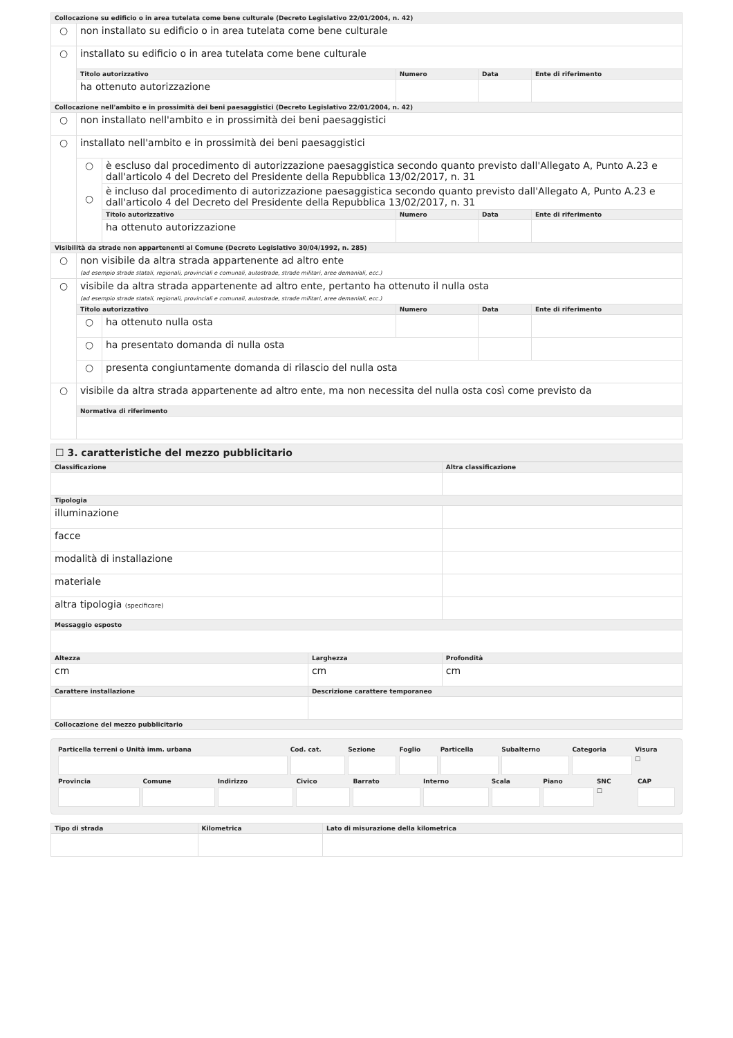| Collocazione su edificio o in area tutelata come bene culturale (Decreto Legislativo 22/01/2004, n. 42) | | | | | |
| ○ | non installato su edificio o in area tutelata come bene culturale | | | | |
| ○ | installato su edificio o in area tutelata come bene culturale | | | | |
| | Titolo autorizzativo | | Numero | Data | Ente di riferimento |
| | ha ottenuto autorizzazione | | | | |
| Collocazione nell'ambito e in prossimità dei beni paesaggistici (Decreto Legislativo 22/01/2004, n. 42) | | | | | |
| ○ | non installato nell'ambito e in prossimità dei beni paesaggistici | | | | |
| ○ | installato nell'ambito e in prossimità dei beni paesaggistici | | | | |
| | ○ ○ | è escluso dal procedimento di autorizzazione paesaggistica secondo quanto previsto dall'Allegato A, Punto A.23 e dall'articolo 4 del Decreto del Presidente della Repubblica 13/02/2017, n. 31 | | | |
| | | è incluso dal procedimento di autorizzazione paesaggistica secondo quanto previsto dall'Allegato A, Punto A.23 e dall'articolo 4 del Decreto del Presidente della Repubblica 13/02/2017, n. 31 | | | |
| | | Titolo autorizzativo | Numero | Data | Ente di riferimento |
| | | ha ottenuto autorizzazione | | | |
| Visibilità da strade non appartenenti al Comune (Decreto Legislativo 30/04/1992, n. 285) | | | | | |
| ○ | non visibile da altra strada appartenente ad altro ente (ad esempio strade statali, regionali, provinciali e comunali, autostrade, strade militari, aree demaniali, ecc.) | | | | |
| ○ | visibile da altra strada appartenente ad altro ente, pertanto ha ottenuto il nulla osta (ad esempio strade statali, regionali, provinciali e comunali, autostrade, strade militari, aree demaniali, ecc.) | | | | |
| | Titolo autorizzativo | | Numero | Data | Ente di riferimento |
| | ○ | ha ottenuto nulla osta | | | |
| | ○ | ha presentato domanda di nulla osta | | | |
| | ○ | presenta congiuntamente domanda di rilascio del nulla osta | | | |
| ○ | visibile da altra strada appartenente ad altro ente, ma non necessita del nulla osta così come previsto da | | | | |
| | Normativa di riferimento | | | | |
☐ 3. caratteristiche del mezzo pubblicitario
| Classificazione | | Altra classificazione |
| --- | --- | --- |
| Tipologia | | |
| illuminazione | | |
| facce | | |
| modalità di installazione | | |
| materiale | | |
| altra tipologia (specificare) | | |
| Messaggio esposto | | |
| Altezza | Larghezza | Profondità |
| cm | cm | cm |
| Carattere installazione | Descrizione carattere temporaneo | |
| Collocazione del mezzo pubblicitario | | |
| Particella terreni o Unità imm. urbana | Cod. cat. | Sezione | Foglio | Particella | Subalterno | Categoria | Visura |
| | | | | | | | ☐ |
| Provincia | Comune | Indirizzo | Civico | Barrato | Interno | Scala | Piano | SNC | CAP |
| | | | | | | | | ☐ | |
| Tipo di strada | Kilometrica | Lato di misurazione della kilometrica |
| --- | --- | --- |